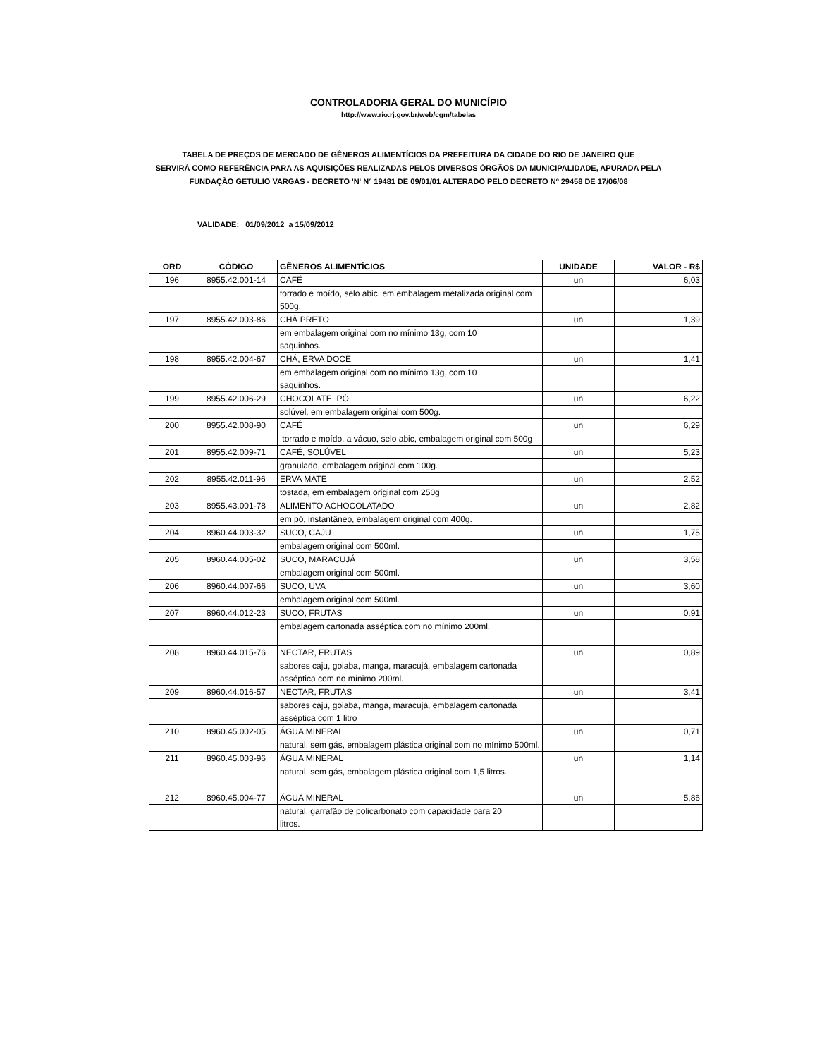CONTROLADORIA GERAL DO MUNICÍPIO
http://www.rio.rj.gov.br/web/cgm/tabelas
TABELA DE PREÇOS DE MERCADO DE GÊNEROS ALIMENTÍCIOS DA PREFEITURA DA CIDADE DO RIO DE JANEIRO QUE
SERVIRÁ COMO REFERÊNCIA PARA AS AQUISIÇÕES REALIZADAS PELOS DIVERSOS ÓRGÃOS DA MUNICIPALIDADE, APURADA PELA
FUNDAÇÃO GETULIO VARGAS - DECRETO 'N' Nº 19481 DE 09/01/01 ALTERADO PELO DECRETO Nº 29458 DE 17/06/08
VALIDADE: 01/09/2012 a 15/09/2012
| ORD | CÓDIGO | GÊNEROS ALIMENTÍCIOS | UNIDADE | VALOR - R$ |
| --- | --- | --- | --- | --- |
| 196 | 8955.42.001-14 | CAFÉ | un | 6,03 |
| | | torrado e moído, selo abic, em embalagem metalizada original com 500g. | | |
| 197 | 8955.42.003-86 | CHÁ PRETO | un | 1,39 |
| | | em embalagem original com no mínimo 13g, com 10 saquinhos. | | |
| 198 | 8955.42.004-67 | CHÁ, ERVA DOCE | un | 1,41 |
| | | em embalagem original com no mínimo 13g, com 10 saquinhos. | | |
| 199 | 8955.42.006-29 | CHOCOLATE, PÓ | un | 6,22 |
| | | solúvel, em embalagem original com 500g. | | |
| 200 | 8955.42.008-90 | CAFÉ | un | 6,29 |
| | | torrado e moído, a vácuo, selo abic, embalagem original com 500g | | |
| 201 | 8955.42.009-71 | CAFÉ, SOLÚVEL | un | 5,23 |
| | | granulado, embalagem original com 100g. | | |
| 202 | 8955.42.011-96 | ERVA MATE | un | 2,52 |
| | | tostada, em embalagem original com 250g | | |
| 203 | 8955.43.001-78 | ALIMENTO ACHOCOLATADO | un | 2,82 |
| | | em pó, instantâneo, embalagem original com 400g. | | |
| 204 | 8960.44.003-32 | SUCO, CAJU | un | 1,75 |
| | | embalagem original com 500ml. | | |
| 205 | 8960.44.005-02 | SUCO, MARACUJÁ | un | 3,58 |
| | | embalagem original com 500ml. | | |
| 206 | 8960.44.007-66 | SUCO, UVA | un | 3,60 |
| | | embalagem original com 500ml. | | |
| 207 | 8960.44.012-23 | SUCO, FRUTAS | un | 0,91 |
| | | embalagem cartonada asséptica com no mínimo 200ml. | | |
| 208 | 8960.44.015-76 | NECTAR, FRUTAS | un | 0,89 |
| | | sabores caju, goiaba, manga, maracujá, embalagem cartonada asséptica com no mínimo 200ml. | | |
| 209 | 8960.44.016-57 | NECTAR, FRUTAS | un | 3,41 |
| | | sabores caju, goiaba, manga, maracujá, embalagem cartonada asséptica com 1 litro | | |
| 210 | 8960.45.002-05 | ÁGUA MINERAL | un | 0,71 |
| | | natural, sem gás, embalagem plástica original com no mínimo 500ml. | | |
| 211 | 8960.45.003-96 | ÁGUA MINERAL | un | 1,14 |
| | | natural, sem gás, embalagem plástica original com 1,5 litros. | | |
| 212 | 8960.45.004-77 | ÁGUA MINERAL | un | 5,86 |
| | | natural, garrafão de policarbonato com capacidade para 20 litros. | | |